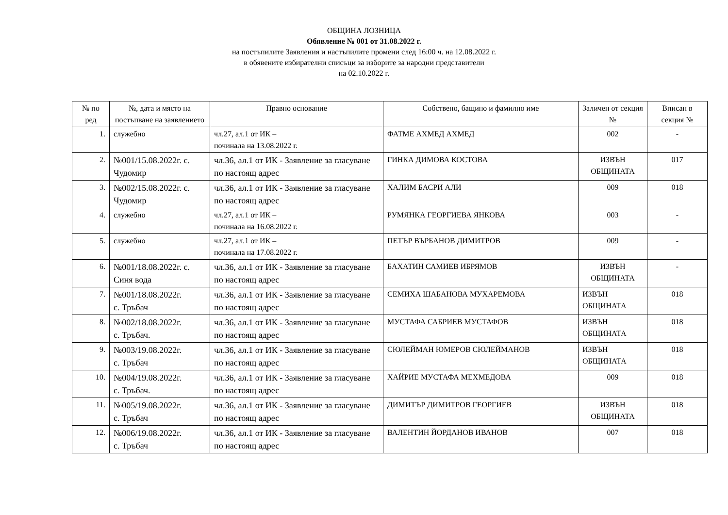ОБЩИНА ЛОЗНИЦА
Обявление № 001 от 31.08.2022 г.
на постъпилите Заявления и настъпилите промени след 16:00 ч. на 12.08.2022 г.
в обявените избирателни списъци за изборите за народни представители
на 02.10.2022 г.
| № по ред | №, дата и място на постъпване на заявлението | Правно основание | Собствено, бащино и фамилно име | Заличен от секция № | Вписан в секция № |
| --- | --- | --- | --- | --- | --- |
| 1. | служебно | чл.27, ал.1 от ИК – починала на 13.08.2022 г. | ФАТМЕ АХМЕД АХМЕД | 002 | - |
| 2. | №001/15.08.2022г. с. Чудомир | чл.36, ал.1 от ИК - Заявление за гласуване по настоящ адрес | ГИНКА ДИМОВА КОСТОВА | ИЗВЪН ОБЩИНАТА | 017 |
| 3. | №002/15.08.2022г. с. Чудомир | чл.36, ал.1 от ИК - Заявление за гласуване по настоящ адрес | ХАЛИМ БАСРИ АЛИ | 009 | 018 |
| 4. | служебно | чл.27, ал.1 от ИК – починала на 16.08.2022 г. | РУМЯНКА ГЕОРГИЕВА ЯНКОВА | 003 | - |
| 5. | служебно | чл.27, ал.1 от ИК – починала на 17.08.2022 г. | ПЕТЪР ВЪРБАНОВ ДИМИТРОВ | 009 | - |
| 6. | №001/18.08.2022г. с. Синя вода | чл.36, ал.1 от ИК - Заявление за гласуване по настоящ адрес | БАХАТИН САМИЕВ ИБРЯМОВ | ИЗВЪН ОБЩИНАТА | - |
| 7. | №001/18.08.2022г. с. Тръбач | чл.36, ал.1 от ИК - Заявление за гласуване по настоящ адрес | СЕМИХА ШАБАНОВА МУХАРЕМОВА | ИЗВЪН ОБЩИНАТА | 018 |
| 8. | №002/18.08.2022г. с. Тръбач. | чл.36, ал.1 от ИК - Заявление за гласуване по настоящ адрес | МУСТАФА САБРИЕВ МУСТАФОВ | ИЗВЪН ОБЩИНАТА | 018 |
| 9. | №003/19.08.2022г. с. Тръбач | чл.36, ал.1 от ИК - Заявление за гласуване по настоящ адрес | СЮЛЕЙМАН ЮМЕРОВ СЮЛЕЙМАНОВ | ИЗВЪН ОБЩИНАТА | 018 |
| 10. | №004/19.08.2022г. с. Тръбач. | чл.36, ал.1 от ИК - Заявление за гласуване по настоящ адрес | ХАЙРИЕ МУСТАФА МЕХМЕДОВА | 009 | 018 |
| 11. | №005/19.08.2022г. с. Тръбач | чл.36, ал.1 от ИК - Заявление за гласуване по настоящ адрес | ДИМИТЪР ДИМИТРОВ ГЕОРГИЕВ | ИЗВЪН ОБЩИНАТА | 018 |
| 12. | №006/19.08.2022г. с. Тръбач | чл.36, ал.1 от ИК - Заявление за гласуване по настоящ адрес | ВАЛЕНТИН ЙОРДАНОВ ИВАНОВ | 007 | 018 |